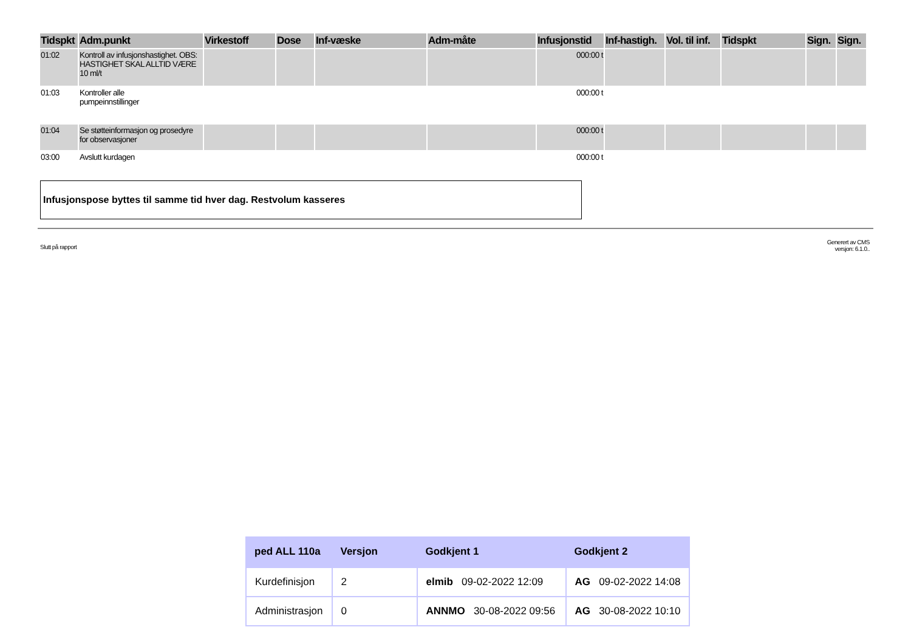| Tidspkt | Adm.punkt | Virkestoff | Dose | Inf-væske | Adm-måte | Infusjonstid | Inf-hastigh. | Vol. til inf. | Tidspkt | Sign. | Sign. |
| --- | --- | --- | --- | --- | --- | --- | --- | --- | --- | --- | --- |
| 01:02 | Kontroll av infusjonshastighet. OBS: HASTIGHET SKAL ALLTID VÆRE 10 ml/t | | | | | 000:00 t | | | | | |
| 01:03 | Kontroller alle pumpeinnstillinger | | | | | 000:00 t | | | | | |
| 01:04 | Se støtteinformasjon og prosedyre for observasjoner | | | | | 000:00 t | | | | | |
| 03:00 | Avslutt kurdagen | | | | | 000:00 t | | | | | |
Infusjonspose byttes til samme tid hver dag. Restvolum kasseres
Slutt på rapport Generert av CMS
versjon: 6.1.0..
| ped ALL 110a | Versjon | Godkjent 1 | Godkjent 2 |
| --- | --- | --- | --- |
| Kurdefinisjon | 2 | elmib 09-02-2022 12:09 | AG 09-02-2022 14:08 |
| Administrasjon | 0 | ANNMO 30-08-2022 09:56 | AG 30-08-2022 10:10 |